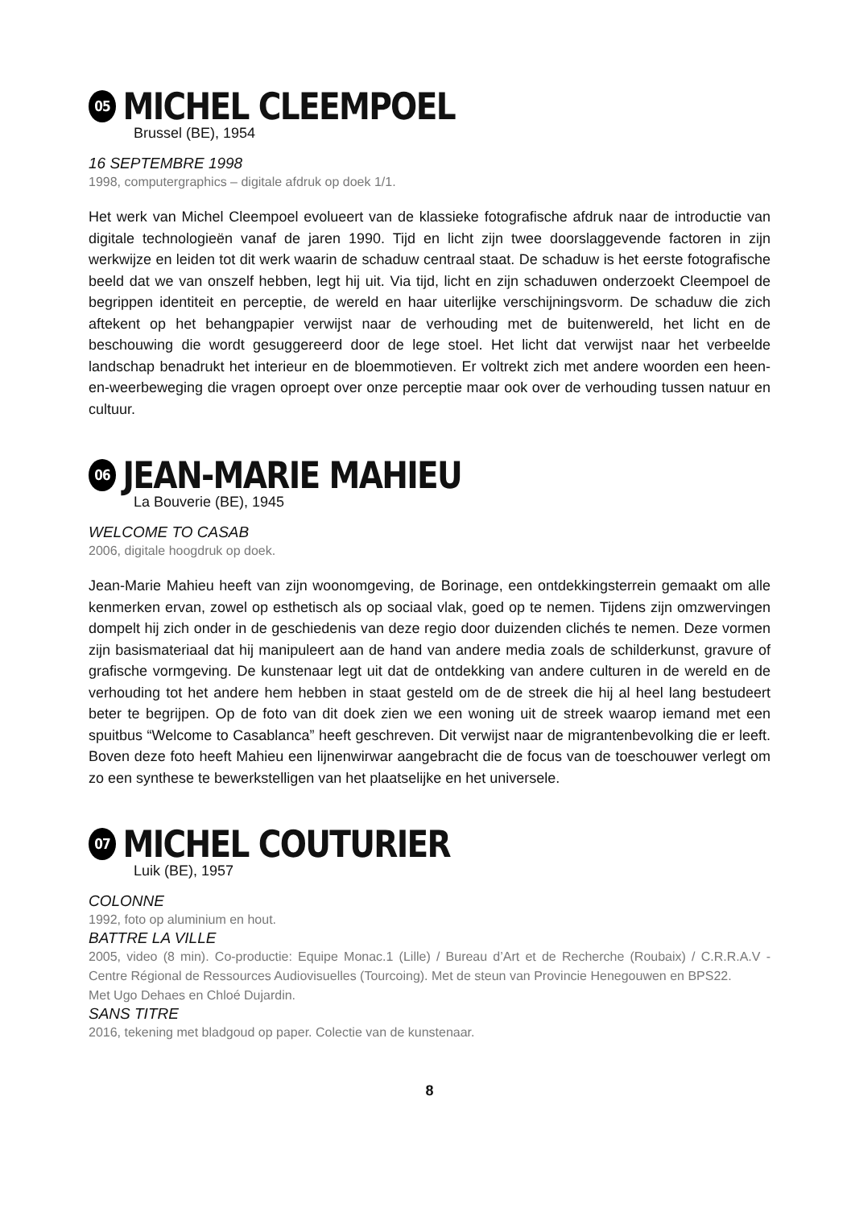05 MICHEL CLEEMPOEL
Brussel (BE), 1954
16 SEPTEMBRE 1998
1998, computergraphics – digitale afdruk op doek 1/1.
Het werk van Michel Cleempoel evolueert van de klassieke fotografische afdruk naar de introductie van digitale technologieën vanaf de jaren 1990. Tijd en licht zijn twee doorslaggevende factoren in zijn werkwijze en leiden tot dit werk waarin de schaduw centraal staat. De schaduw is het eerste fotografische beeld dat we van onszelf hebben, legt hij uit. Via tijd, licht en zijn schaduwen onderzoekt Cleempoel de begrippen identiteit en perceptie, de wereld en haar uiterlijke verschijningsvorm. De schaduw die zich aftekent op het behangpapier verwijst naar de verhouding met de buitenwereld, het licht en de beschouwing die wordt gesuggereerd door de lege stoel. Het licht dat verwijst naar het verbeelde landschap benadrukt het interieur en de bloemmotieven. Er voltrekt zich met andere woorden een heen-en-weerbeweging die vragen oproept over onze perceptie maar ook over de verhouding tussen natuur en cultuur.
06 JEAN-MARIE MAHIEU
La Bouverie (BE), 1945
WELCOME TO CASAB
2006, digitale hoogdruk op doek.
Jean-Marie Mahieu heeft van zijn woonomgeving, de Borinage, een ontdekkingsterrein gemaakt om alle kenmerken ervan, zowel op esthetisch als op sociaal vlak, goed op te nemen. Tijdens zijn omzwervingen dompelt hij zich onder in de geschiedenis van deze regio door duizenden clichés te nemen. Deze vormen zijn basismateriaal dat hij manipuleert aan de hand van andere media zoals de schilderkunst, gravure of grafische vormgeving. De kunstenaar legt uit dat de ontdekking van andere culturen in de wereld en de verhouding tot het andere hem hebben in staat gesteld om de de streek die hij al heel lang bestudeert beter te begrijpen. Op de foto van dit doek zien we een woning uit de streek waarop iemand met een spuitbus “Welcome to Casablanca” heeft geschreven. Dit verwijst naar de migrantenbevolking die er leeft. Boven deze foto heeft Mahieu een lijnenwirwar aangebracht die de focus van de toeschouwer verlegt om zo een synthese te bewerkstelligen van het plaatselijke en het universele.
07 MICHEL COUTURIER
Luik (BE), 1957
COLONNE
1992, foto op aluminium en hout.
BATTRE LA VILLE
2005, video (8 min). Co-productie: Equipe Monac.1 (Lille) / Bureau d’Art et de Recherche (Roubaix) / C.R.R.A.V - Centre Régional de Ressources Audiovisuelles (Tourcoing). Met de steun van Provincie Henegouwen en BPS22.
Met Ugo Dehaes en Chloé Dujardin.
SANS TITRE
2016, tekening met bladgoud op paper. Colectie van de kunstenaar.
8